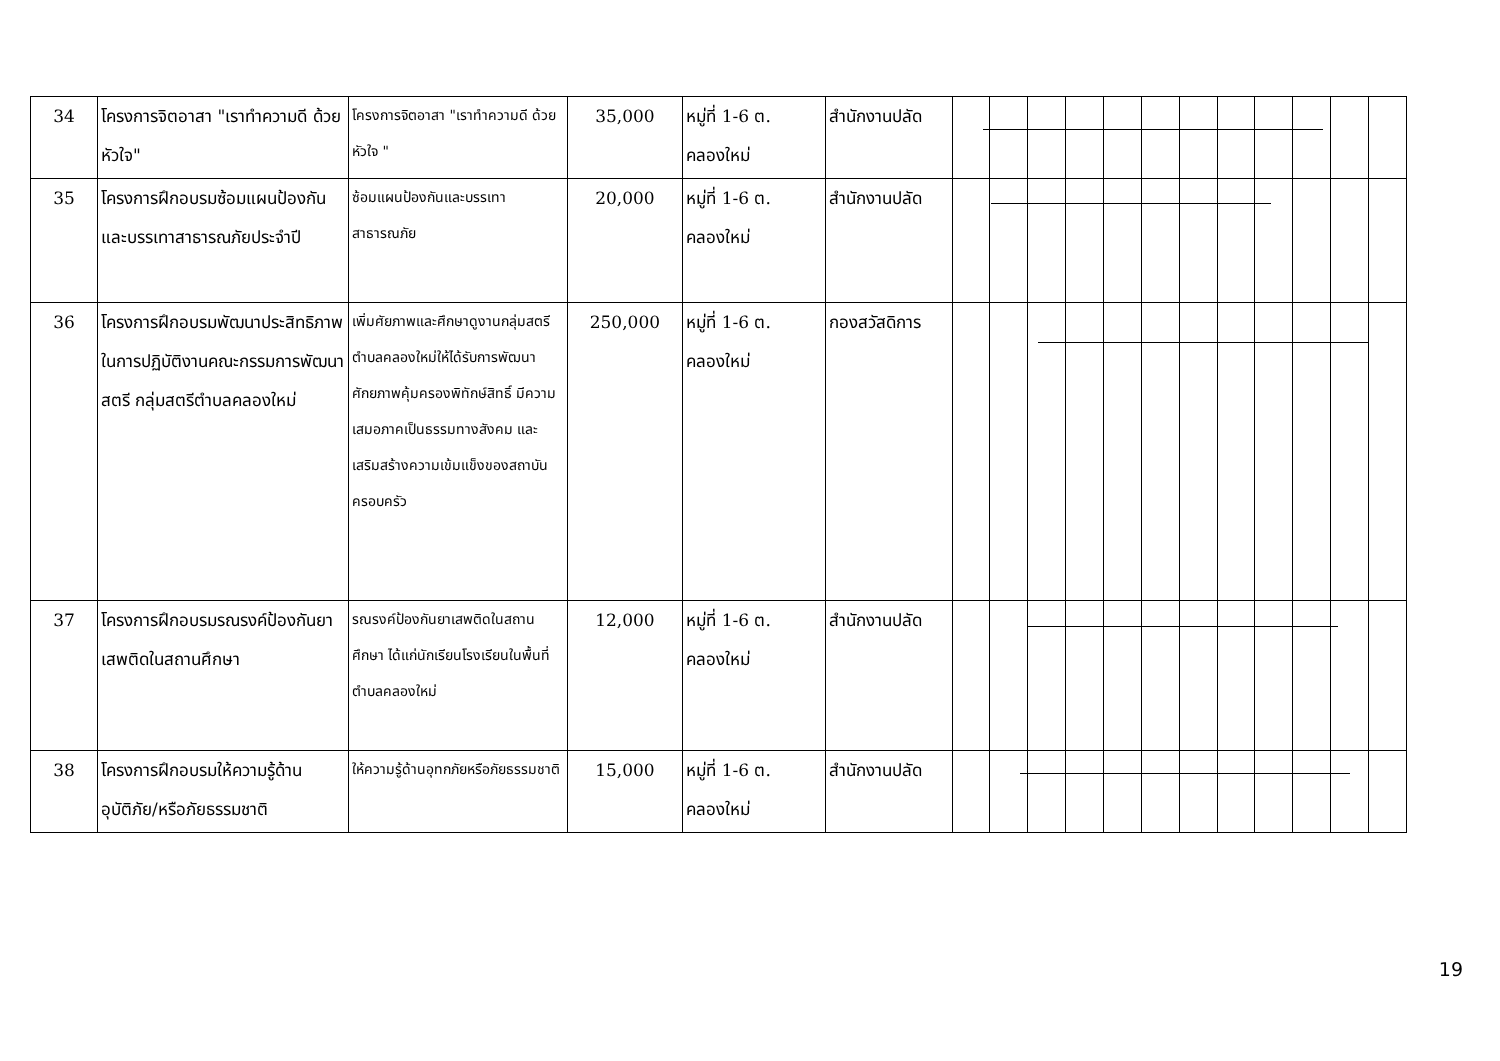| 34 | โครงการจิตอาสา "เราทำความดี ด้วยหัวใจ" | โครงการจิตอาสา "เราทำความดี ด้วยหัวใจ " | 35,000 | หมู่ที่ 1-6 ต. คลองใหม่ | สำนักงานปลัด | | | | | | | | | | | | |
| 35 | โครงการฝึกอบรมซ้อมแผนป้องกันและบรรเทาสาธารณภัยประจำปี | ซ้อมแผนป้องกันและบรรเทาสาธารณภัย | 20,000 | หมู่ที่ 1-6 ต. คลองใหม่ | สำนักงานปลัด | | | | | | | | | | | | |
| 36 | โครงการฝึกอบรมพัฒนาประสิทธิภาพในการปฏิบัติงานคณะกรรมการพัฒนาสตรี กลุ่มสตรีตำบลคลองใหม่ | เพิ่มศัยภาพและศึกษาดูงานกลุ่มสตรีตำบลคลองใหม่ให้ได้รับการพัฒนาศักยภาพคุ้มครองพิทักษ์สิทธิ์ มีความเสมอภาคเป็นธรรมทางสังคม และเสริมสร้างความเข้มแข็งของสถาบันครอบครัว | 250,000 | หมู่ที่ 1-6 ต. คลองใหม่ | กองสวัสดิการ | | | | | | | | | | | | |
| 37 | โครงการฝึกอบรมรณรงค์ป้องกันยาเสพติดในสถานศึกษา | รณรงค์ป้องกันยาเสพติดในสถานศึกษา ได้แก่นักเรียนโรงเรียนในพื้นที่ตำบลคลองใหม่ | 12,000 | หมู่ที่ 1-6 ต. คลองใหม่ | สำนักงานปลัด | | | | | | | | | | | | |
| 38 | โครงการฝึกอบรมให้ความรู้ด้านอุบัติภัย/หรือภัยธรรมชาติ | ให้ความรู้ด้านอุทกภัยหรือภัยธรรมชาติ | 15,000 | หมู่ที่ 1-6 ต. คลองใหม่ | สำนักงานปลัด | | | | | | | | | | | | |
19